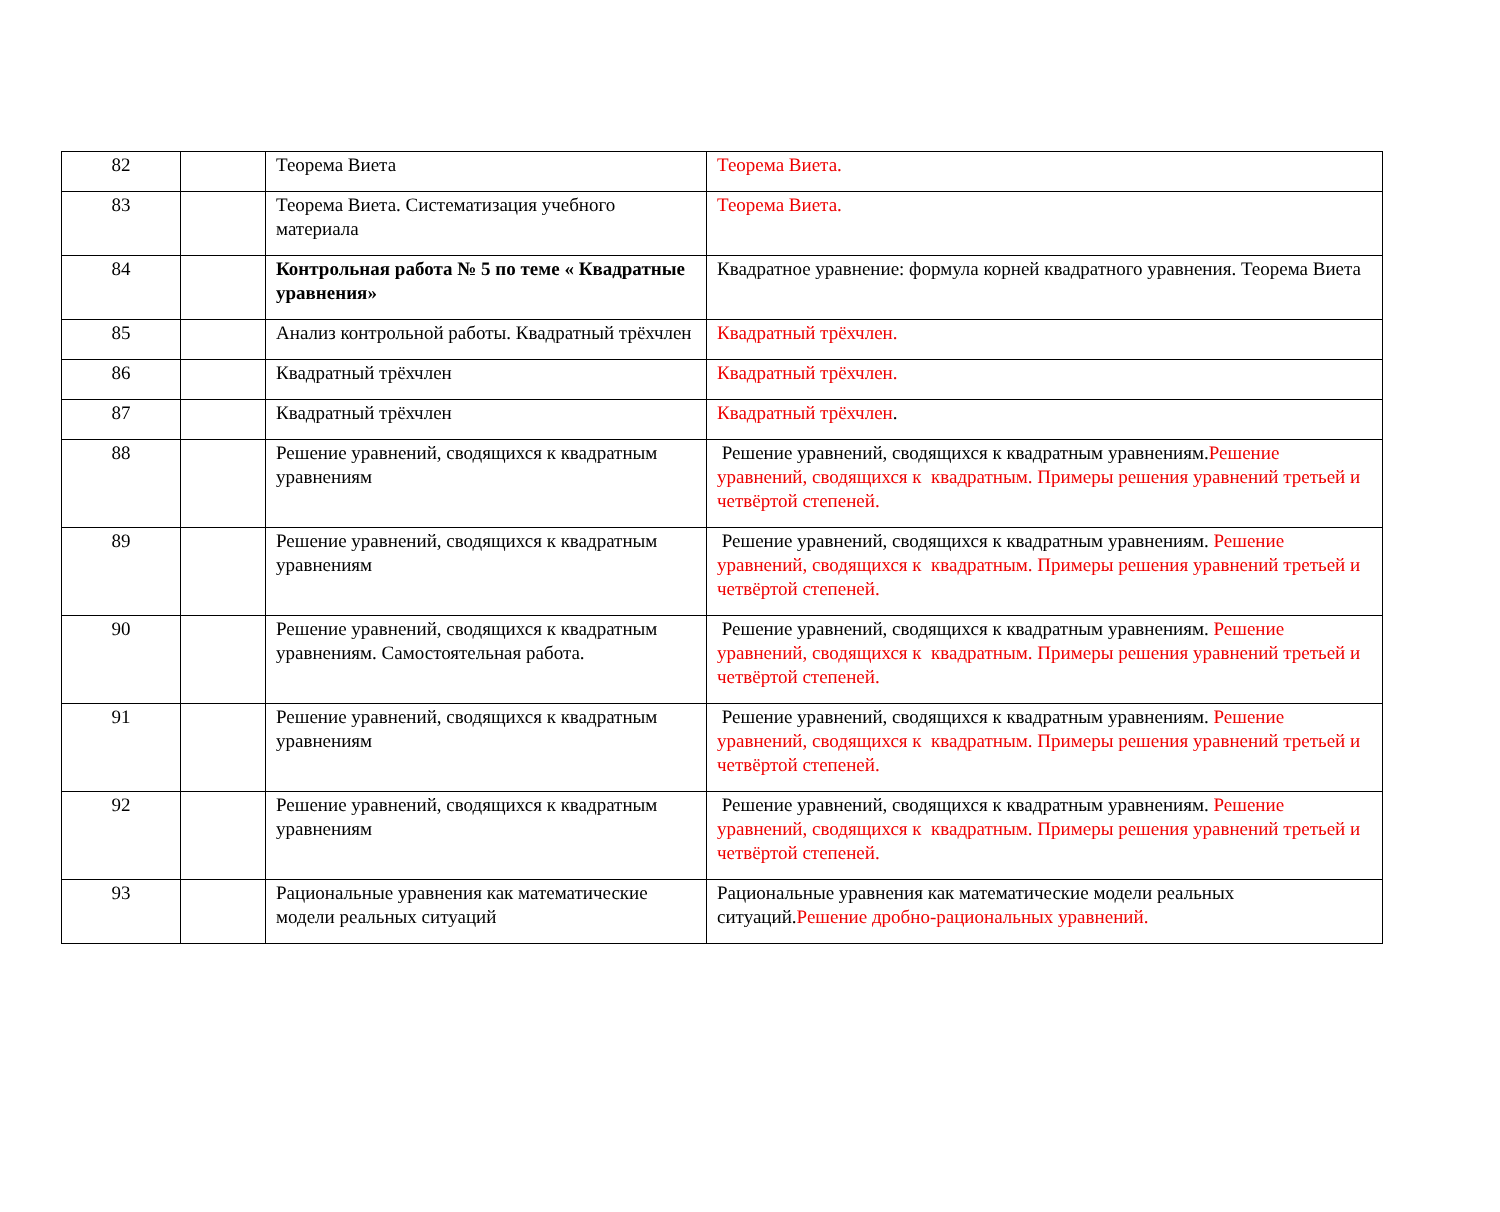| 82 | | Теорема Виета | Теорема Виета. |
| 83 | | Теорема Виета. Систематизация учебного материала | Теорема Виета. |
| 84 | | Контрольная работа № 5 по теме « Квадратные уравнения» | Квадратное уравнение: формула корней квадратного уравнения. Теорема Виета |
| 85 | | Анализ контрольной работы. Квадратный трёхчлен | Квадратный трёхчлен. |
| 86 | | Квадратный трёхчлен | Квадратный трёхчлен. |
| 87 | | Квадратный трёхчлен | Квадратный трёхчлен . |
| 88 | | Решение уравнений, сводящихся к квадратным уравнениям | Решение уравнений, сводящихся к квадратным уравнениям. Решение уравнений, сводящихся к квадратным. Примеры решения уравнений третьей и четвёртой степеней. |
| 89 | | Решение уравнений, сводящихся к квадратным уравнениям | Решение уравнений, сводящихся к квадратным уравнениям. Решение уравнений, сводящихся к квадратным. Примеры решения уравнений третьей и четвёртой степеней. |
| 90 | | Решение уравнений, сводящихся к квадратным уравнениям. Самостоятельная работа. | Решение уравнений, сводящихся к квадратным уравнениям. Решение уравнений, сводящихся к квадратным. Примеры решения уравнений третьей и четвёртой степеней. |
| 91 | | Решение уравнений, сводящихся к квадратным уравнениям | Решение уравнений, сводящихся к квадратным уравнениям. Решение уравнений, сводящихся к квадратным. Примеры решения уравнений третьей и четвёртой степеней. |
| 92 | | Решение уравнений, сводящихся к квадратным уравнениям | Решение уравнений, сводящихся к квадратным уравнениям. Решение уравнений, сводящихся к квадратным. Примеры решения уравнений третьей и четвёртой степеней. |
| 93 | | Рациональные уравнения как математические модели реальных ситуаций | Рациональные уравнения как математические модели реальных ситуаций. Решение дробно-рациональных уравнений. |